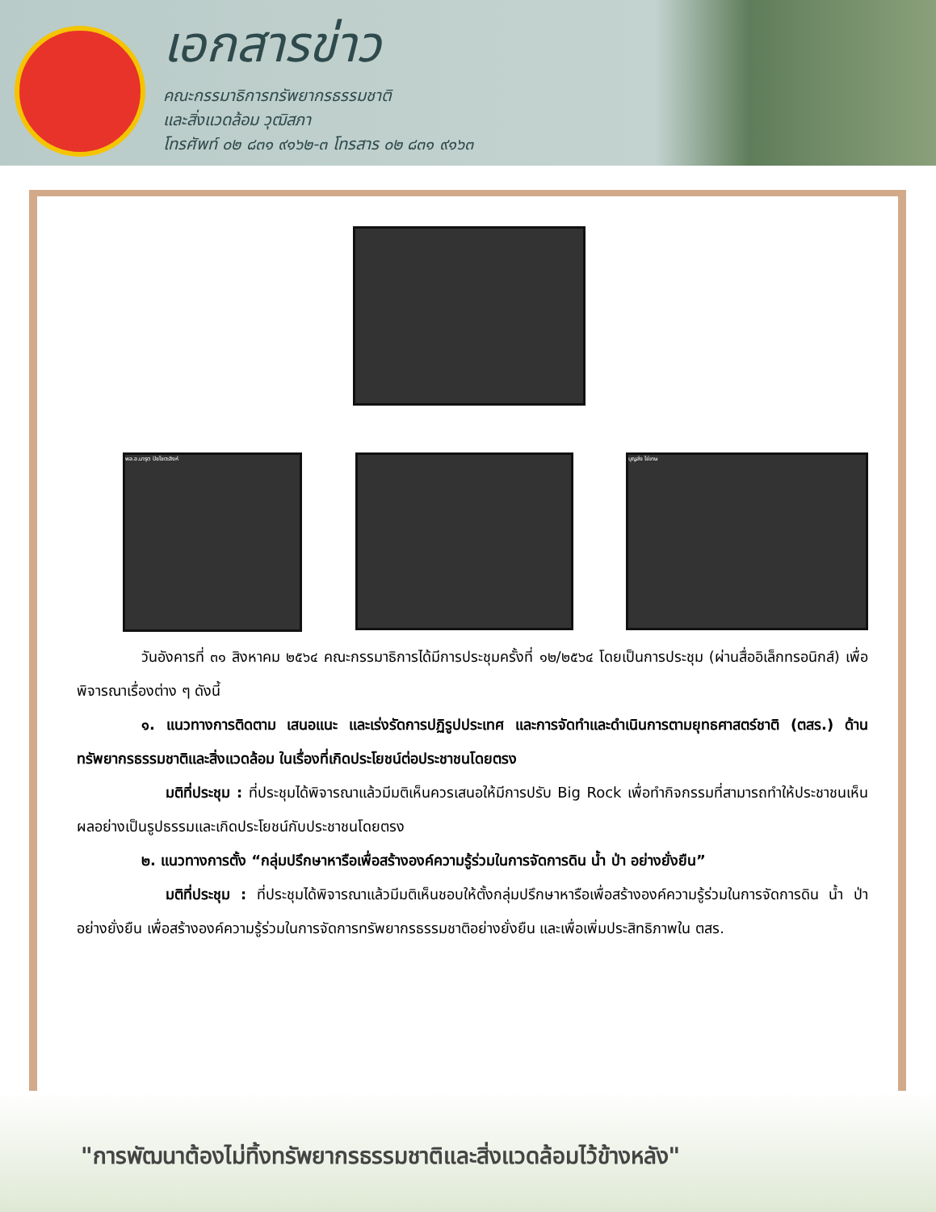เอกสารข่าว
คณะกรรมาธิการทรัพยากรธรรมชาติ
และสิ่งแวดล้อม วุฒิสภา
โทรศัพท์ ๐๒ ๘๓๑ ๙๑๖๒-๓ โทรสาร ๐๒ ๘๓๑ ๙๑๖๓
พล.อ.มารุต ปัชโชตะสิงห์
บุญส่ง ไข่เกษ
วันอังคารที่ ๓๑ สิงหาคม ๒๕๖๔ คณะกรรมาธิการได้มีการประชุมครั้งที่ ๑๒/๒๕๖๔ โดยเป็นการประชุม (ผ่านสื่ออิเล็กทรอนิกส์) เพื่อพิจารณาเรื่องต่าง ๆ ดังนี้
๑. แนวทางการติดตาม เสนอแนะ และเร่งรัดการปฏิรูปประเทศ และการจัดทำและดำเนินการตามยุทธศาสตร์ชาติ (ตสร.) ด้านทรัพยากรธรรมชาติและสิ่งแวดล้อม ในเรื่องที่เกิดประโยชน์ต่อประชาชนโดยตรง
มติที่ประชุม : ที่ประชุมได้พิจารณาแล้วมีมติเห็นควรเสนอให้มีการปรับ Big Rock เพื่อทำกิจกรรมที่สามารถทำให้ประชาชนเห็นผลอย่างเป็นรูปธรรมและเกิดประโยชน์กับประชาชนโดยตรง
๒. แนวทางการตั้ง “กลุ่มปรึกษาหารือเพื่อสร้างองค์ความรู้ร่วมในการจัดการดิน น้ำ ป่า อย่างยั่งยืน”
มติที่ประชุม : ที่ประชุมได้พิจารณาแล้วมีมติเห็นชอบให้ตั้งกลุ่มปรึกษาหารือเพื่อสร้างองค์ความรู้ร่วมในการจัดการดิน น้ำ ป่า อย่างยั่งยืน เพื่อสร้างองค์ความรู้ร่วมในการจัดการทรัพยากรธรรมชาติอย่างยั่งยืน และเพื่อเพิ่มประสิทธิภาพใน ตสร.
"การพัฒนาต้องไม่ทิ้งทรัพยากรธรรมชาติและสิ่งแวดล้อมไว้ข้างหลัง"